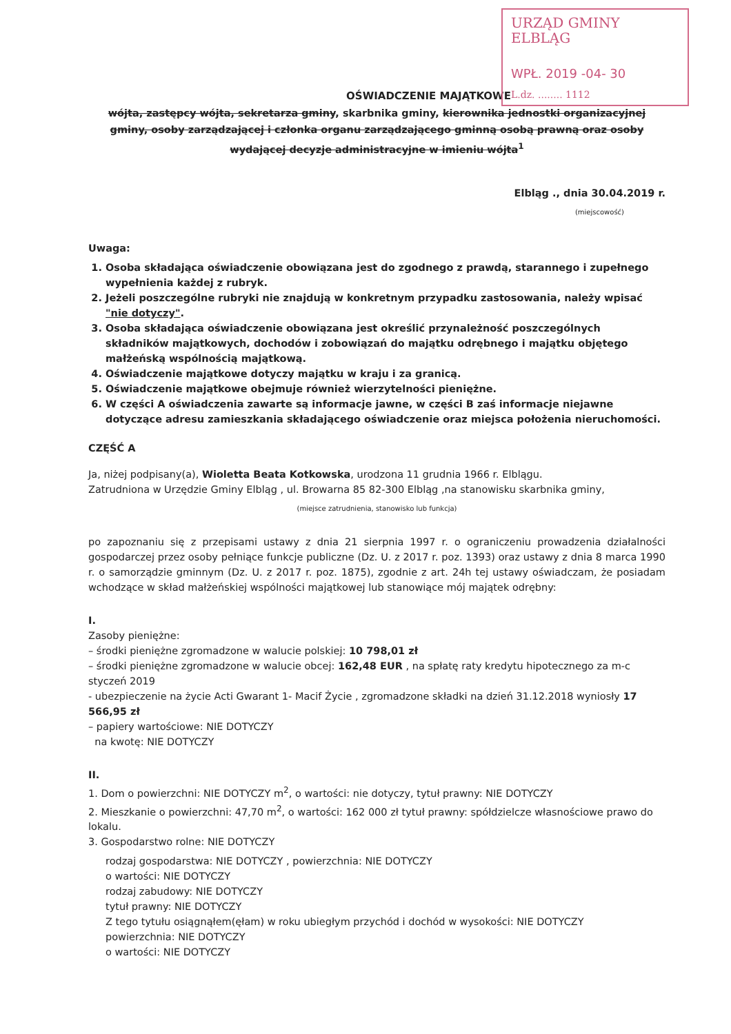URZĄD GMINY ELBLĄG
WPŁ. 2019 -04- 30
L.dz. ........ 1112
OŚWIADCZENIE MAJĄTKOWE
wójta, zastępcy wójta, sekretarza gminy, skarbnika gminy, kierownika jednostki organizacyjnej gminy, osoby zarządzającej i członka organu zarządzającego gminną osobą prawną oraz osoby wydającej decyzje administracyjne w imieniu wójta<sup>1</sup>
Elbląg ., dnia 30.04.2019 r.
(miejscowość)
Uwaga:
1. Osoba składająca oświadczenie obowiązana jest do zgodnego z prawdą, starannego i zupełnego wypełnienia każdej z rubryk.
2. Jeżeli poszczególne rubryki nie znajdują w konkretnym przypadku zastosowania, należy wpisać "nie dotyczy".
3. Osoba składająca oświadczenie obowiązana jest określić przynależność poszczególnych składników majątkowych, dochodów i zobowiązań do majątku odrębnego i majątku objętego małżeńską wspólnością majątkową.
4. Oświadczenie majątkowe dotyczy majątku w kraju i za granicą.
5. Oświadczenie majątkowe obejmuje również wierzytelności pieniężne.
6. W części A oświadczenia zawarte są informacje jawne, w części B zaś informacje niejawne dotyczące adresu zamieszkania składającego oświadczenie oraz miejsca położenia nieruchomości.
CZĘŚĆ A
Ja, niżej podpisany(a), Wioletta Beata Kotkowska, urodzona 11 grudnia 1966 r. Elblągu.
Zatrudniona w Urzędzie Gminy Elbląg , ul. Browarna 85 82-300 Elbląg ,na stanowisku skarbnika gminy,
(miejsce zatrudnienia, stanowisko lub funkcja)
po zapoznaniu się z przepisami ustawy z dnia 21 sierpnia 1997 r. o ograniczeniu prowadzenia działalności gospodarczej przez osoby pełniące funkcje publiczne (Dz. U. z 2017 r. poz. 1393) oraz ustawy z dnia 8 marca 1990 r. o samorządzie gminnym (Dz. U. z 2017 r. poz. 1875), zgodnie z art. 24h tej ustawy oświadczam, że posiadam wchodzące w skład małżeńskiej wspólności majątkowej lub stanowiące mój majątek odrębny:
I.
Zasoby pieniężne:
– środki pieniężne zgromadzone w walucie polskiej: 10 798,01 zł
– środki pieniężne zgromadzone w walucie obcej: 162,48 EUR , na spłatę raty kredytu hipotecznego za m-c styczeń 2019
- ubezpieczenie na życie Acti Gwarant 1- Macif Życie , zgromadzone składki na dzień 31.12.2018 wyniosły 17 566,95 zł
– papiery wartościowe: NIE DOTYCZY
na kwotę: NIE DOTYCZY
II.
1. Dom o powierzchni: NIE DOTYCZY m<sup>2</sup>, o wartości: nie dotyczy, tytuł prawny: NIE DOTYCZY
2. Mieszkanie o powierzchni: 47,70 m<sup>2</sup>, o wartości: 162 000 zł tytuł prawny: spółdzielcze własnościowe prawo do lokalu.
3. Gospodarstwo rolne: NIE DOTYCZY
rodzaj gospodarstwa: NIE DOTYCZY , powierzchnia: NIE DOTYCZY
o wartości: NIE DOTYCZY
rodzaj zabudowy: NIE DOTYCZY
tytuł prawny: NIE DOTYCZY
Z tego tytułu osiągnąłem(ęłam) w roku ubiegłym przychód i dochód w wysokości: NIE DOTYCZY
powierzchnia: NIE DOTYCZY
o wartości: NIE DOTYCZY